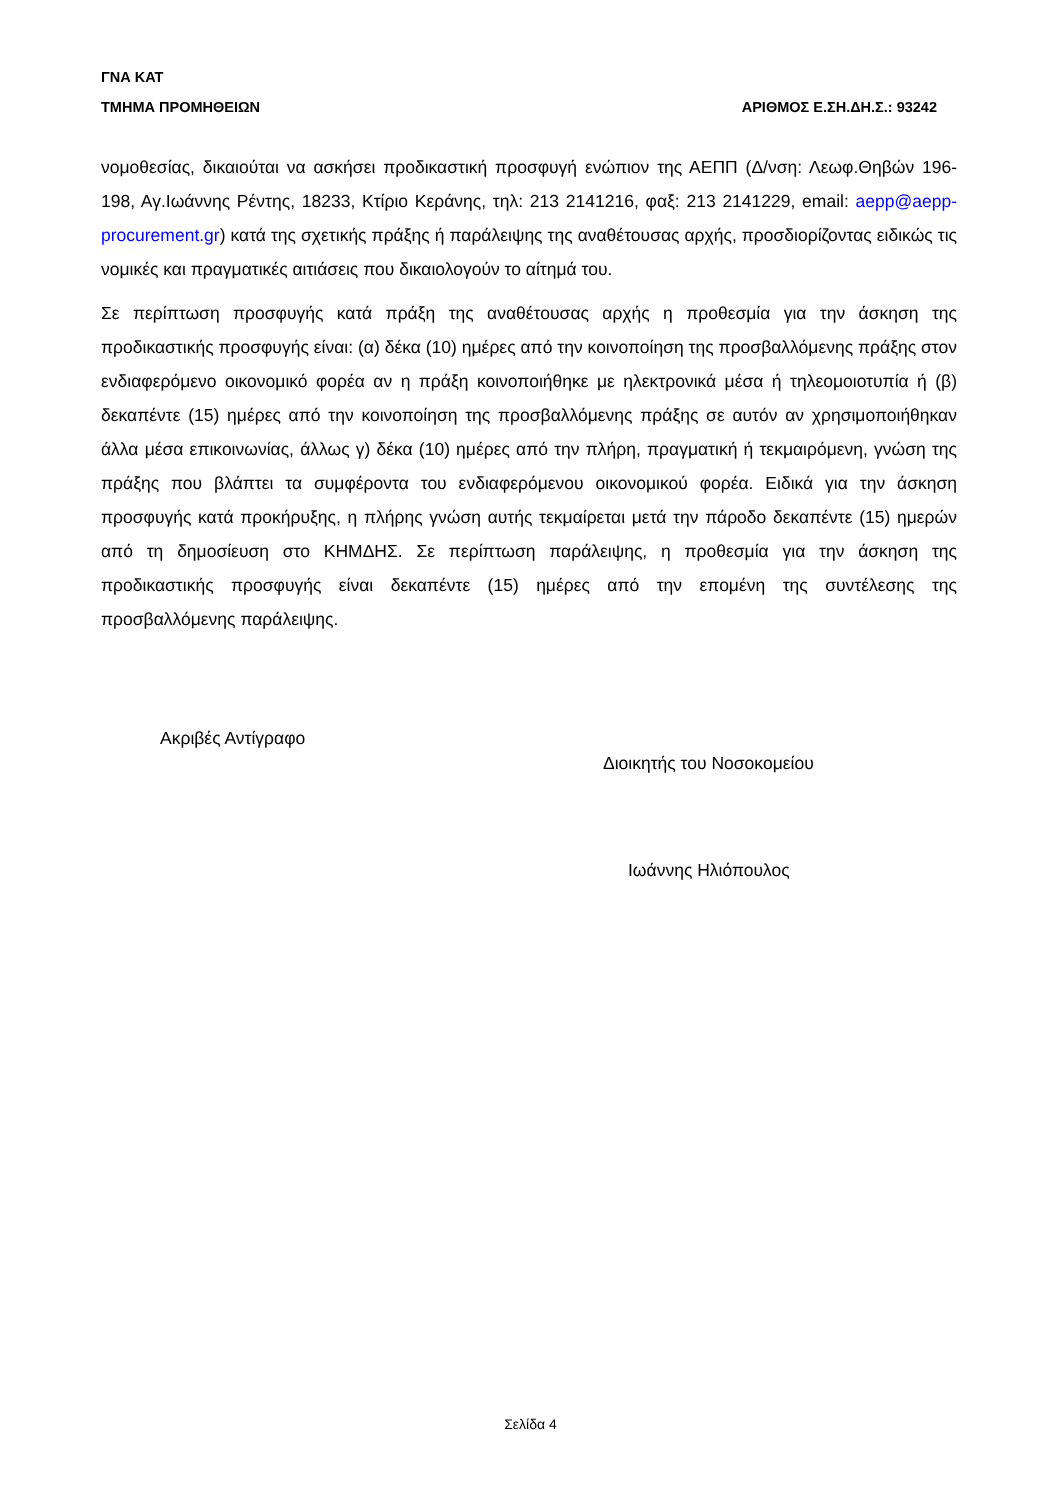ΓΝΑ ΚΑΤ
ΤΜΗΜΑ ΠΡΟΜΗΘΕΙΩΝ ΑΡΙΘΜΟΣ Ε.ΣΗ.ΔΗ.Σ.: 93242
νομοθεσίας, δικαιούται να ασκήσει προδικαστική προσφυγή ενώπιον της ΑΕΠΠ (Δ/νση: Λεωφ.Θηβών 196-198, Αγ.Ιωάννης Ρέντης, 18233, Κτίριο Κεράνης, τηλ: 213 2141216, φαξ: 213 2141229, email: aepp@aepp-procurement.gr) κατά της σχετικής πράξης ή παράλειψης της αναθέτουσας αρχής, προσδιορίζοντας ειδικώς τις νομικές και πραγματικές αιτιάσεις που δικαιολογούν το αίτημά του.
Σε περίπτωση προσφυγής κατά πράξη της αναθέτουσας αρχής η προθεσμία για την άσκηση της προδικαστικής προσφυγής είναι: (α) δέκα (10) ημέρες από την κοινοποίηση της προσβαλλόμενης πράξης στον ενδιαφερόμενο οικονομικό φορέα αν η πράξη κοινοποιήθηκε με ηλεκτρονικά μέσα ή τηλεομοιοτυπία ή (β) δεκαπέντε (15) ημέρες από την κοινοποίηση της προσβαλλόμενης πράξης σε αυτόν αν χρησιμοποιήθηκαν άλλα μέσα επικοινωνίας, άλλως γ) δέκα (10) ημέρες από την πλήρη, πραγματική ή τεκμαιρόμενη, γνώση της πράξης που βλάπτει τα συμφέροντα του ενδιαφερόμενου οικονομικού φορέα. Ειδικά για την άσκηση προσφυγής κατά προκήρυξης, η πλήρης γνώση αυτής τεκμαίρεται μετά την πάροδο δεκαπέντε (15) ημερών από τη δημοσίευση στο ΚΗΜΔΗΣ. Σε περίπτωση παράλειψης, η προθεσμία για την άσκηση της προδικαστικής προσφυγής είναι δεκαπέντε (15) ημέρες από την επομένη της συντέλεσης της προσβαλλόμενης παράλειψης.
Ακριβές Αντίγραφο
Διοικητής του Νοσοκομείου
Ιωάννης Ηλιόπουλος
Σελίδα 4